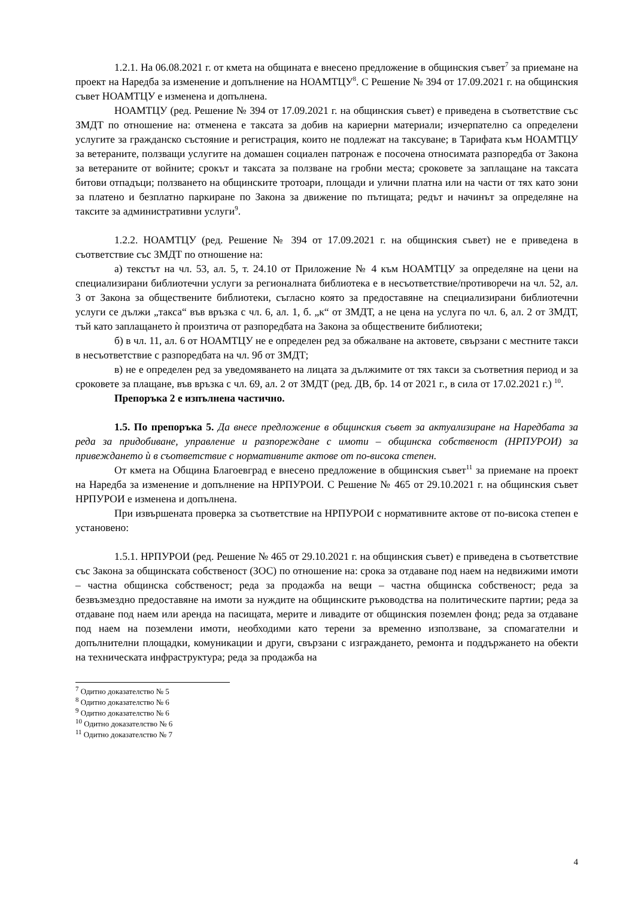1.2.1. На 06.08.2021 г. от кмета на общината е внесено предложение в общинския съвет<sup>7</sup> за приемане на проект на Наредба за изменение и допълнение на НОАМТЦУ<sup>8</sup>. С Решение № 394 от 17.09.2021 г. на общинския съвет НОАМТЦУ е изменена и допълнена.
НОАМТЦУ (ред. Решение № 394 от 17.09.2021 г. на общинския съвет) е приведена в съответствие със ЗМДТ по отношение на: отменена е таксата за добив на кариерни материали; изчерпателно са определени услугите за гражданско състояние и регистрация, които не подлежат на таксуване; в Тарифата към НОАМТЦУ за ветераните, ползващи услугите на домашен социален патронаж е посочена относимата разпоредба от Закона за ветераните от войните; срокът и таксата за ползване на гробни места; сроковете за заплащане на таксата битови отпадъци; ползването на общинските тротоари, площади и улични платна или на части от тях като зони за платено и безплатно паркиране по Закона за движение по пътищата; редът и начинът за определяне на таксите за административни услуги<sup>9</sup>.
1.2.2. НОАМТЦУ (ред. Решение № 394 от 17.09.2021 г. на общинския съвет) не е приведена в съответствие със ЗМДТ по отношение на:
а) текстът на чл. 53, ал. 5, т. 24.10 от Приложение № 4 към НОАМТЦУ за определяне на цени на специализирани библиотечни услуги за регионалната библиотека е в несъответствие/противоречи на чл. 52, ал. 3 от Закона за обществените библиотеки, съгласно която за предоставяне на специализирани библиотечни услуги се дължи „такса“ във връзка с чл. 6, ал. 1, б. „к“ от ЗМДТ, а не цена на услуга по чл. 6, ал. 2 от ЗМДТ, тъй като заплащането ѝ произтича от разпоредбата на Закона за обществените библиотеки;
б) в чл. 11, ал. 6 от НОАМТЦУ не е определен ред за обжалване на актовете, свързани с местните такси в несъответствие с разпоредбата на чл. 9б от ЗМДТ;
в) не е определен ред за уведомяването на лицата за дължимите от тях такси за съответния период и за сроковете за плащане, във връзка с чл. 69, ал. 2 от ЗМДТ (ред. ДВ, бр. 14 от 2021 г., в сила от 17.02.2021 г.) <sup>10</sup>.
Препоръка 2 е изпълнена частично.
1.5. По препоръка 5. Да внесе предложение в общинския съвет за актуализиране на Наредбата за реда за придобиване, управление и разпореждане с имоти – общинска собственост (НРПУРОИ) за привеждането ѝ в съответствие с нормативните актове от по-висока степен.
От кмета на Община Благоевград е внесено предложение в общинския съвет<sup>11</sup> за приемане на проект на Наредба за изменение и допълнение на НРПУРОИ. С Решение № 465 от 29.10.2021 г. на общинския съвет НРПУРОИ е изменена и допълнена.
При извършената проверка за съответствие на НРПУРОИ с нормативните актове от по-висока степен е установено:
1.5.1. НРПУРОИ (ред. Решение № 465 от 29.10.2021 г. на общинския съвет) е приведена в съответствие със Закона за общинската собственост (ЗОС) по отношение на: срока за отдаване под наем на недвижими имоти – частна общинска собственост; реда за продажба на вещи – частна общинска собственост; реда за безвъзмездно предоставяне на имоти за нуждите на общинските ръководства на политическите партии; реда за отдаване под наем или аренда на пасищата, мерите и ливадите от общинския поземлен фонд; реда за отдаване под наем на поземлени имоти, необходими като терени за временно използване, за спомагателни и допълнителни площадки, комуникации и други, свързани с изграждането, ремонта и поддържането на обекти на техническата инфраструктура; реда за продажба на
<sup>7</sup> Одитно доказателство № 5
<sup>8</sup> Одитно доказателство № 6
<sup>9</sup> Одитно доказателство № 6
<sup>10</sup> Одитно доказателство № 6
<sup>11</sup> Одитно доказателство № 7
4